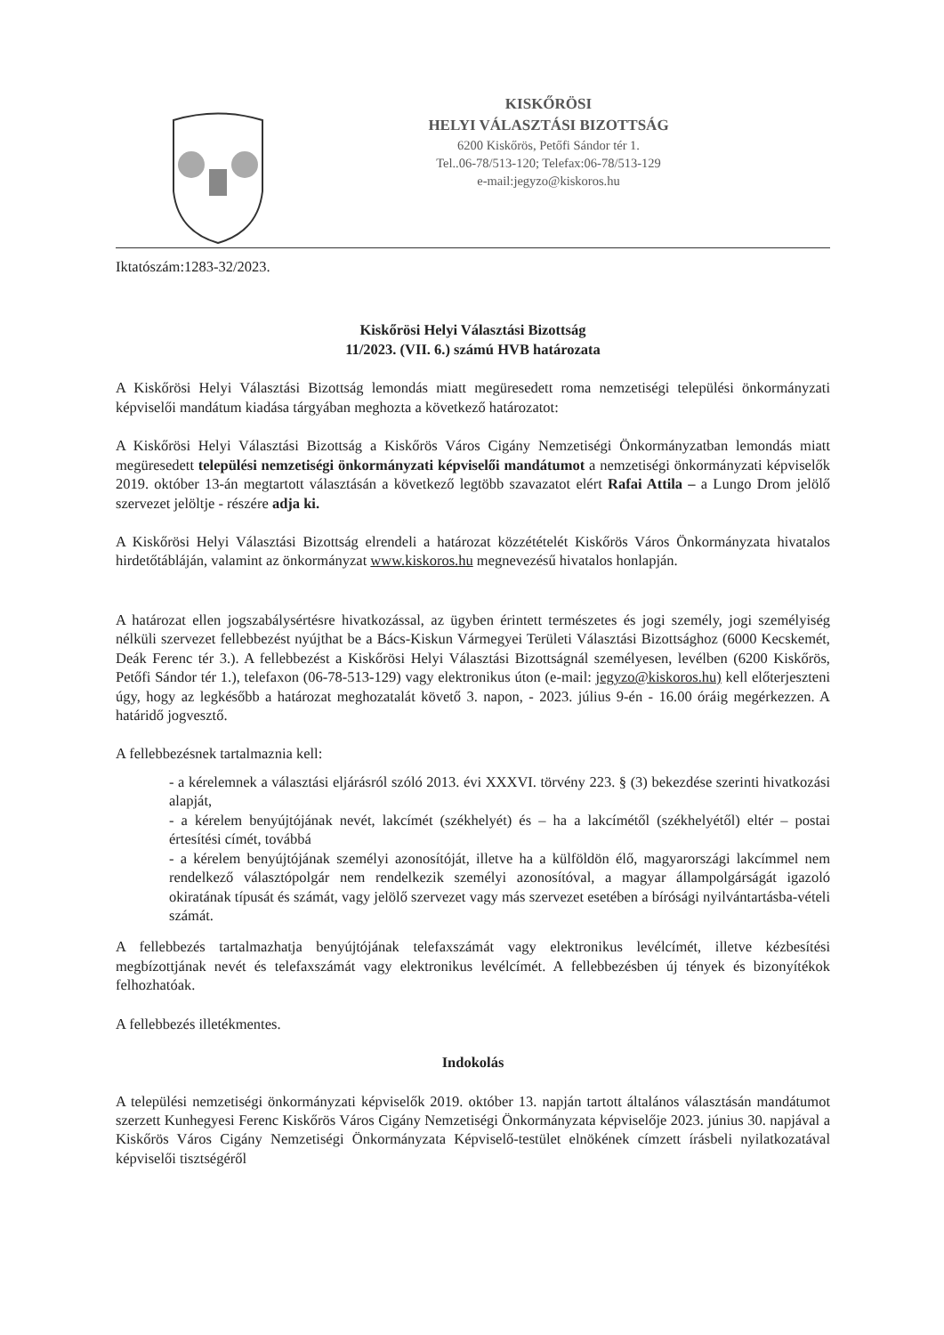KISKŐRÖSI
HELYI VÁLASZTÁSI BIZOTTSÁG
6200 Kiskőrös, Petőfi Sándor tér 1.
Tel..06-78/513-120; Telefax:06-78/513-129
e-mail:jegyzo@kiskoros.hu
Iktatószám:1283-32/2023.
Kiskőrösi Helyi Választási Bizottság
11/2023. (VII. 6.) számú HVB határozata
A Kiskőrösi Helyi Választási Bizottság lemondás miatt megüresedett roma nemzetiségi települési önkormányzati képviselői mandátum kiadása tárgyában meghozta a következő határozatot:
A Kiskőrösi Helyi Választási Bizottság a Kiskőrös Város Cigány Nemzetiségi Önkormányzatban lemondás miatt megüresedett települési nemzetiségi önkormányzati képviselői mandátumot a nemzetiségi önkormányzati képviselők 2019. október 13-án megtartott választásán a következő legtöbb szavazatot elért Rafai Attila – a Lungo Drom jelölő szervezet jelöltje - részére adja ki.
A Kiskőrösi Helyi Választási Bizottság elrendeli a határozat közzétételét Kiskőrös Város Önkormányzata hivatalos hirdetőtábláján, valamint az önkormányzat www.kiskoros.hu megnevezésű hivatalos honlapján.
A határozat ellen jogszabálysértésre hivatkozással, az ügyben érintett természetes és jogi személy, jogi személyiség nélküli szervezet fellebbezést nyújthat be a Bács-Kiskun Vármegyei Területi Választási Bizottsághoz (6000 Kecskemét, Deák Ferenc tér 3.). A fellebbezést a Kiskőrösi Helyi Választási Bizottságnál személyesen, levélben (6200 Kiskőrös, Petőfi Sándor tér 1.), telefaxon (06-78-513-129) vagy elektronikus úton (e-mail: jegyzo@kiskoros.hu) kell előterjeszteni úgy, hogy az legkésőbb a határozat meghozatalát követő 3. napon, - 2023. július 9-én - 16.00 óráig megérkezzen. A határidő jogvesztő.
A fellebbezésnek tartalmaznia kell:
- a kérelemnek a választási eljárásról szóló 2013. évi XXXVI. törvény 223. § (3) bekezdése szerinti hivatkozási alapját,
- a kérelem benyújtójának nevét, lakcímét (székhelyét) és – ha a lakcímétől (székhelyétől) eltér – postai értesítési címét, továbbá
- a kérelem benyújtójának személyi azonosítóját, illetve ha a külföldön élő, magyarországi lakcímmel nem rendelkező választópolgár nem rendelkezik személyi azonosítóval, a magyar állampolgárságát igazoló okiratának típusát és számát, vagy jelölő szervezet vagy más szervezet esetében a bírósági nyilvántartásba-vételi számát.
A fellebbezés tartalmazhatja benyújtójának telefaxszámát vagy elektronikus levélcímét, illetve kézbesítési megbízottjának nevét és telefaxszámát vagy elektronikus levélcímét. A fellebbezésben új tények és bizonyítékok felhozhatóak.
A fellebbezés illetékmentes.
Indokolás
A települési nemzetiségi önkormányzati képviselők 2019. október 13. napján tartott általános választásán mandátumot szerzett Kunhegyesi Ferenc Kiskőrös Város Cigány Nemzetiségi Önkormányzata képviselője 2023. június 30. napjával a Kiskőrös Város Cigány Nemzetiségi Önkormányzata Képviselő-testület elnökének címzett írásbeli nyilatkozatával képviselői tisztségéről